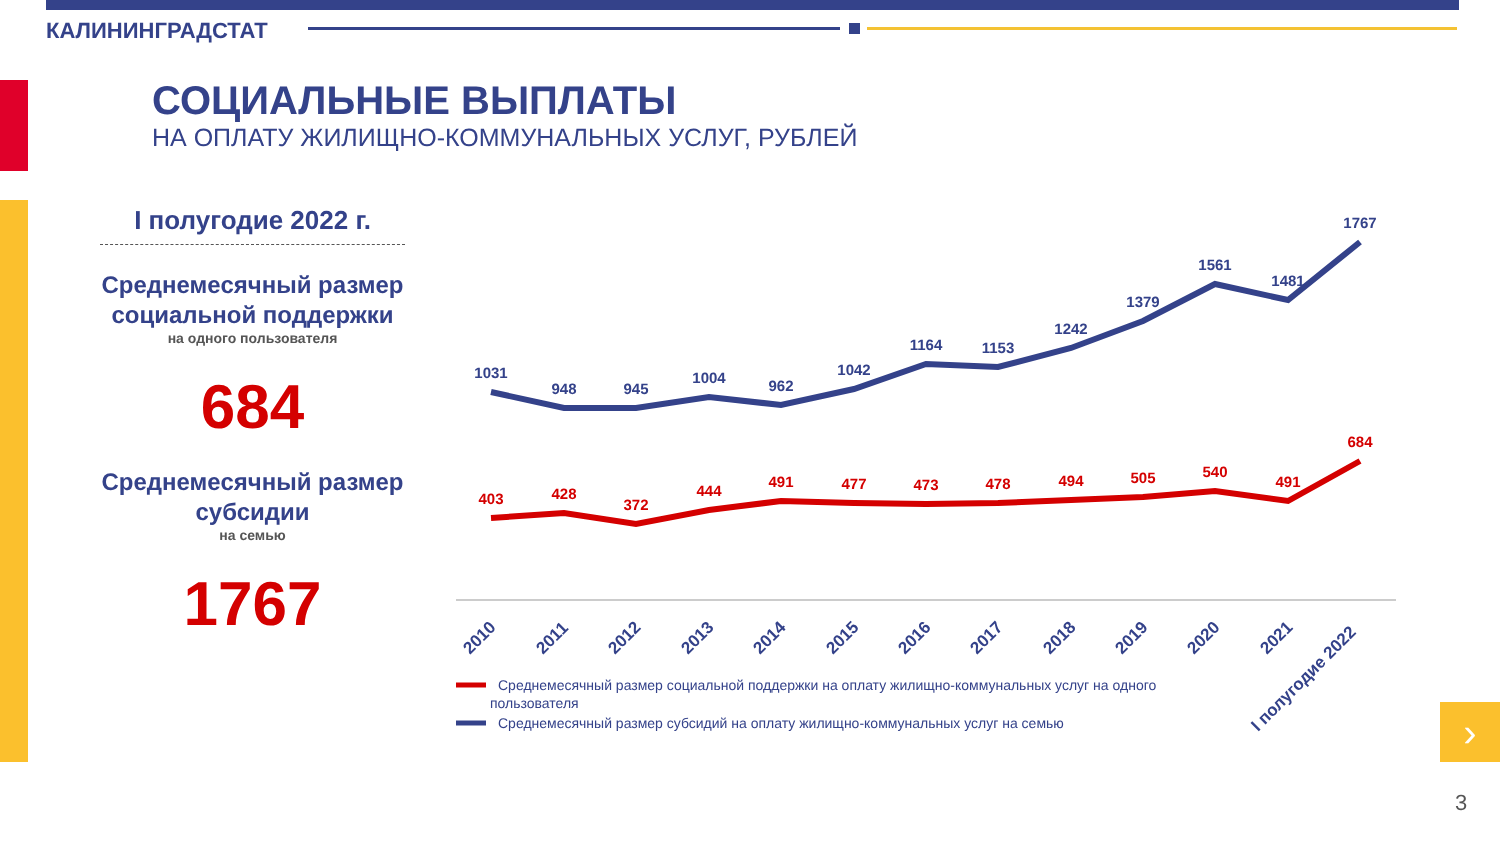КАЛИНИНГРАДСТАТ
СОЦИАЛЬНЫЕ ВЫПЛАТЫ
НА ОПЛАТУ ЖИЛИЩНО-КОММУНАЛЬНЫХ УСЛУГ, РУБЛЕЙ
I полугодие 2022 г.
Среднемесячный размер социальной поддержки
на одного пользователя
684
Среднемесячный размер субсидии
на семью
1767
1031
948
945
1004
962
1042
1164
1153
1242
1379
1561
1481
1767
403
428
372
444
491
477
473
478
494
505
540
491
684
2010
2011
2012
2013
2014
2015
2016
2017
2018
2019
2020
2021
I полугодие 2022
Среднемесячный размер социальной поддержки на оплату жилищно-коммунальных услуг на одного
пользователя
Среднемесячный размер субсидий на оплату жилищно-коммунальных услуг на семью
›
3